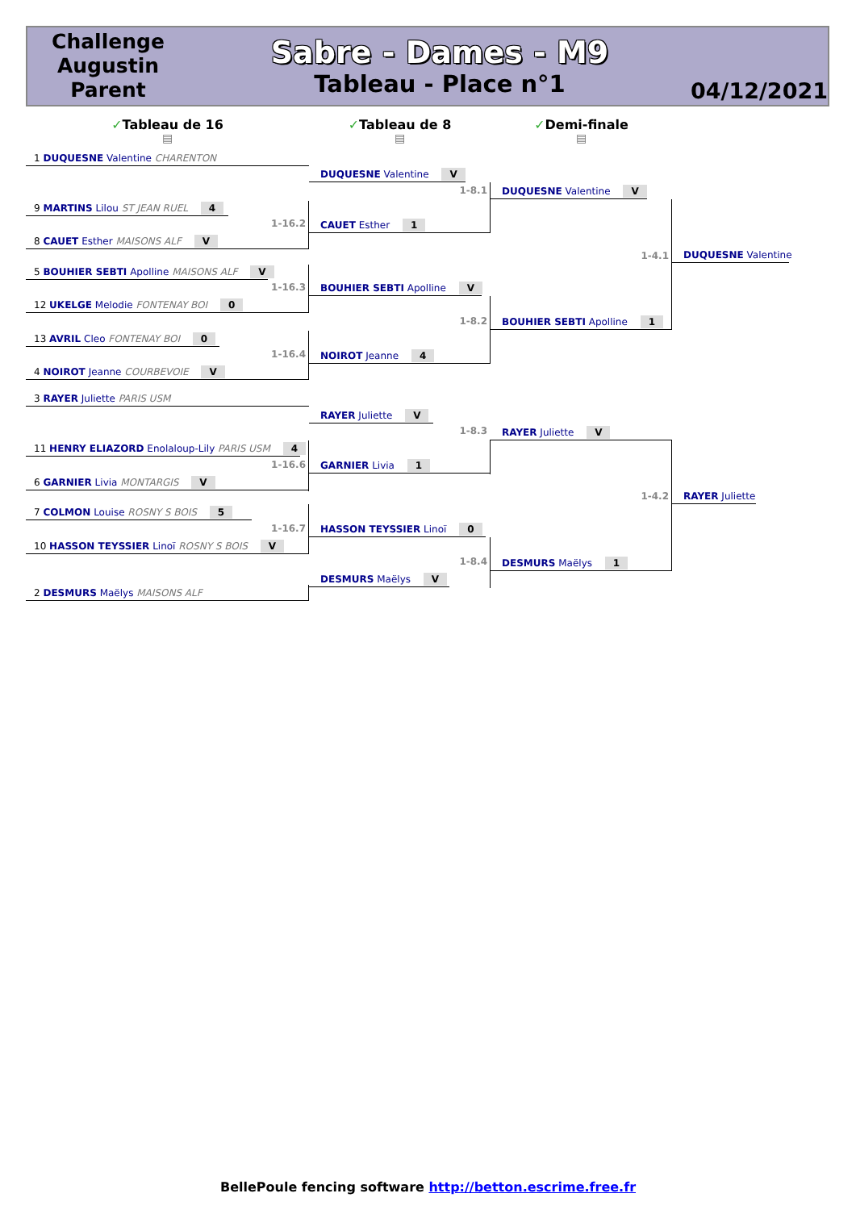Challenge
Augustin
Parent
Sabre - Dames - M9
Tableau - Place n°1
04/12/2021
✓Tableau de 16
▤
1 DUQUESNE Valentine CHARENTON
9 MARTINS Lilou ST JEAN RUEL 4
1-16.2
8 CAUET Esther MAISONS ALF V
5 BOUHIER SEBTI Apolline MAISONS ALF V
1-16.3
12 UKELGE Melodie FONTENAY BOI 0
13 AVRIL Cleo FONTENAY BOI 0
1-16.4
4 NOIROT Jeanne COURBEVOIE V
3 RAYER Juliette PARIS USM
11 HENRY ELIAZORD Enolaloup-Lily PARIS USM 4
1-16.6
6 GARNIER Livia MONTARGIS V
7 COLMON Louise ROSNY S BOIS 5
1-16.7
10 HASSON TEYSSIER Linoï ROSNY S BOIS V
2 DESMURS Maëlys MAISONS ALF
✓Tableau de 8
▤
DUQUESNE Valentine V
1-8.1
CAUET Esther 1
BOUHIER SEBTI Apolline V
1-8.2
NOIROT Jeanne 4
RAYER Juliette V
1-8.3
GARNIER Livia 1
HASSON TEYSSIER Linoï 0
1-8.4
DESMURS Maëlys V
✓Demi-finale
▤
DUQUESNE Valentine V
1-4.1
BOUHIER SEBTI Apolline 1
RAYER Juliette V
1-4.2
DESMURS Maëlys 1
DUQUESNE Valentine
RAYER Juliette
BellePoule fencing software http://betton.escrime.free.fr